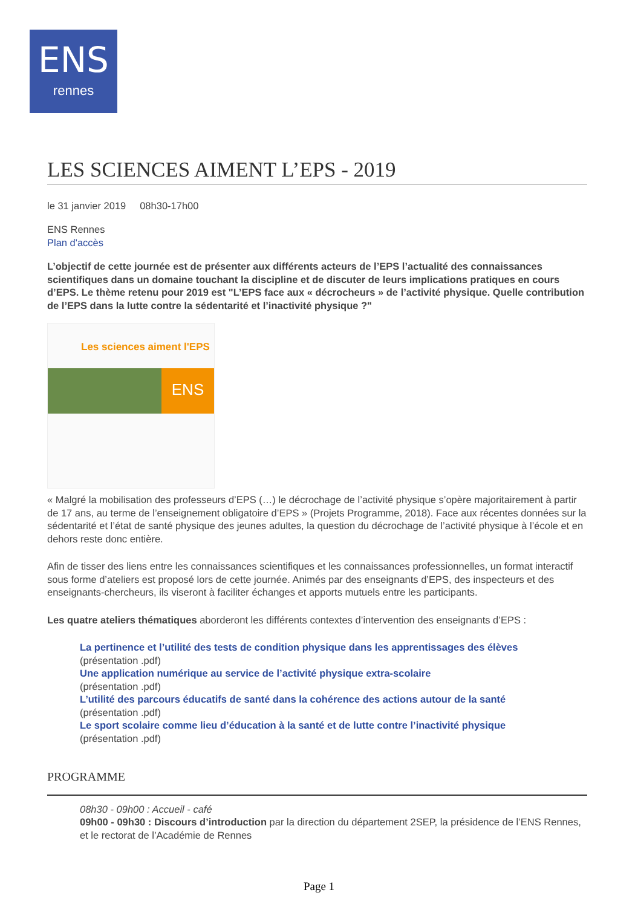ENS
rennes
LES SCIENCES AIMENT L’EPS - 2019
le 31 janvier 2019 08h30-17h00
ENS Rennes
Plan d'accès
L’objectif de cette journée est de présenter aux différents acteurs de l’EPS l’actualité des connaissances scientifiques dans un domaine touchant la discipline et de discuter de leurs implications pratiques en cours d’EPS. Le thème retenu pour 2019 est "L’EPS face aux « décrocheurs » de l’activité physique. Quelle contribution de l’EPS dans la lutte contre la sédentarité et l’inactivité physique ?"
Les sciences aiment l'EPS
ENS
« Malgré la mobilisation des professeurs d’EPS (…) le décrochage de l’activité physique s’opère majoritairement à partir de 17 ans, au terme de l’enseignement obligatoire d’EPS » (Projets Programme, 2018). Face aux récentes données sur la sédentarité et l’état de santé physique des jeunes adultes, la question du décrochage de l’activité physique à l’école et en dehors reste donc entière.
Afin de tisser des liens entre les connaissances scientifiques et les connaissances professionnelles, un format interactif sous forme d’ateliers est proposé lors de cette journée. Animés par des enseignants d’EPS, des inspecteurs et des enseignants-chercheurs, ils viseront à faciliter échanges et apports mutuels entre les participants.
Les quatre ateliers thématiques aborderont les différents contextes d’intervention des enseignants d’EPS :
La pertinence et l’utilité des tests de condition physique dans les apprentissages des élèves
(présentation .pdf)
Une application numérique au service de l’activité physique extra-scolaire
(présentation .pdf)
L’utilité des parcours éducatifs de santé dans la cohérence des actions autour de la santé
(présentation .pdf)
Le sport scolaire comme lieu d’éducation à la santé et de lutte contre l’inactivité physique
(présentation .pdf)
PROGRAMME
08h30 - 09h00 : Accueil - café
09h00 - 09h30 : Discours d’introduction par la direction du département 2SEP, la présidence de l’ENS Rennes, et le rectorat de l’Académie de Rennes
Page 1